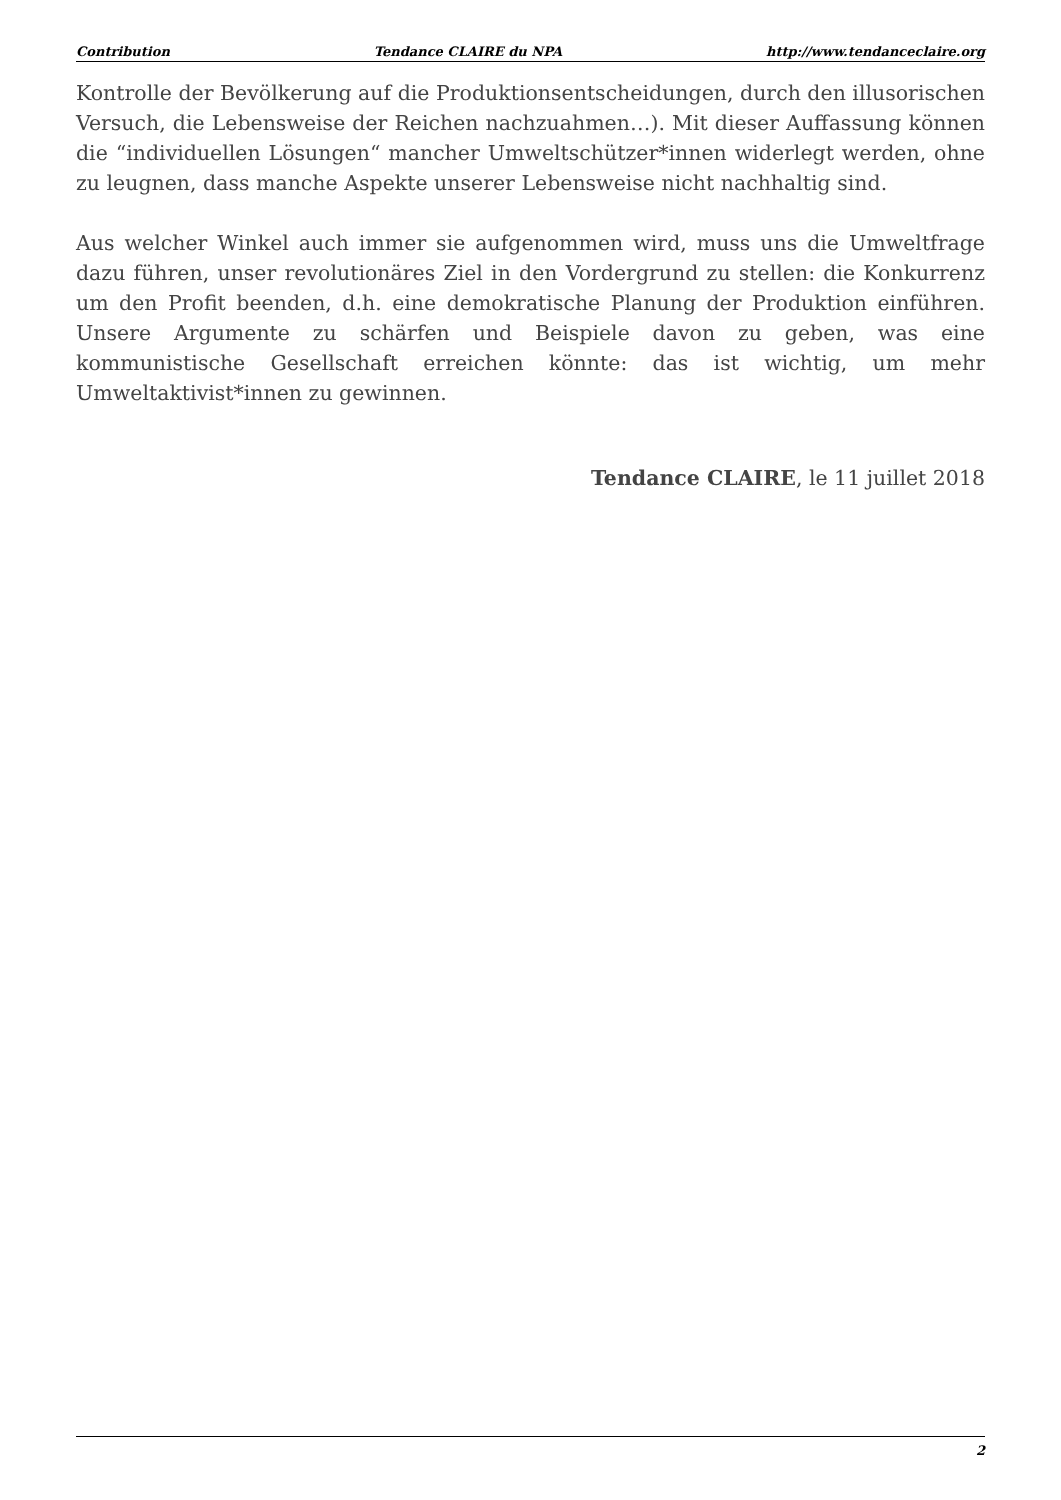Contribution Tendance CLAIRE du NPA http://www.tendanceclaire.org
Kontrolle der Bevölkerung auf die Produktionsentscheidungen, durch den illusorischen Versuch, die Lebensweise der Reichen nachzuahmen…). Mit dieser Auffassung können die “individuellen Lösungen“ mancher Umweltschützer*innen widerlegt werden, ohne zu leugnen, dass manche Aspekte unserer Lebensweise nicht nachhaltig sind.
Aus welcher Winkel auch immer sie aufgenommen wird, muss uns die Umweltfrage dazu führen, unser revolutionäres Ziel in den Vordergrund zu stellen: die Konkurrenz um den Profit beenden, d.h. eine demokratische Planung der Produktion einführen. Unsere Argumente zu schärfen und Beispiele davon zu geben, was eine kommunistische Gesellschaft erreichen könnte: das ist wichtig, um mehr Umweltaktivist*innen zu gewinnen.
Tendance CLAIRE, le 11 juillet 2018
2